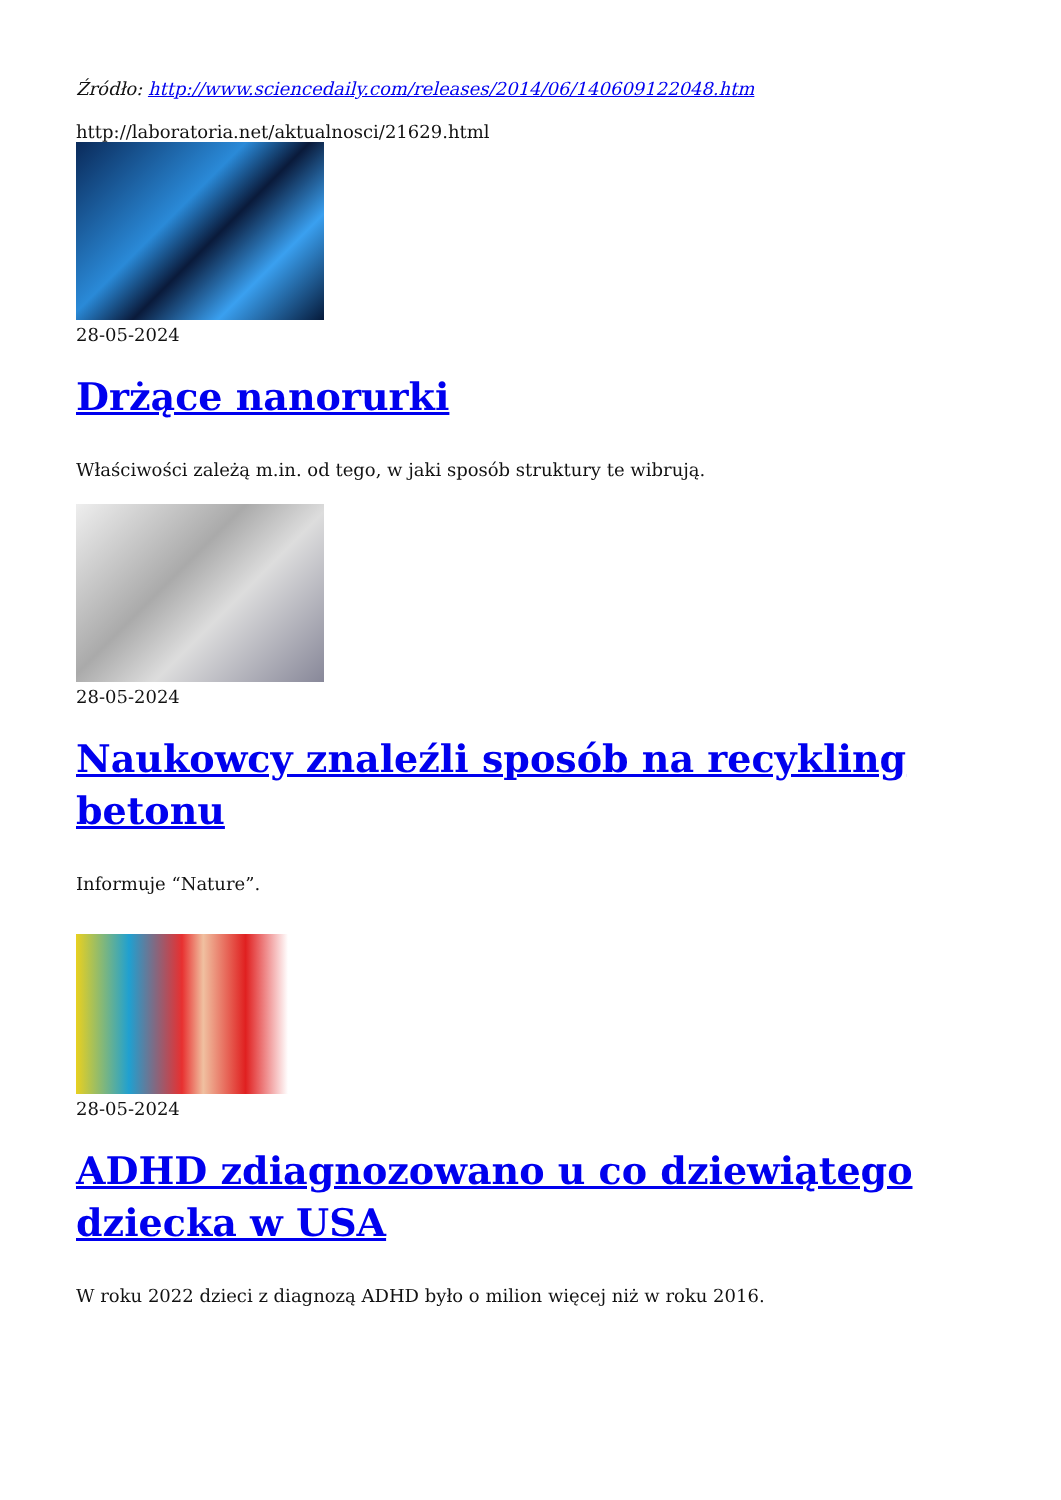Źródło: http://www.sciencedaily.com/releases/2014/06/140609122048.htm
http://laboratoria.net/aktualnosci/21629.html
28-05-2024
Drżące nanorurki
Właściwości zależą m.in. od tego, w jaki sposób struktury te wibrują.
28-05-2024
Naukowcy znaleźli sposób na recykling betonu
Informuje “Nature”.
28-05-2024
ADHD zdiagnozowano u co dziewiątego dziecka w USA
W roku 2022 dzieci z diagnozą ADHD było o milion więcej niż w roku 2016.